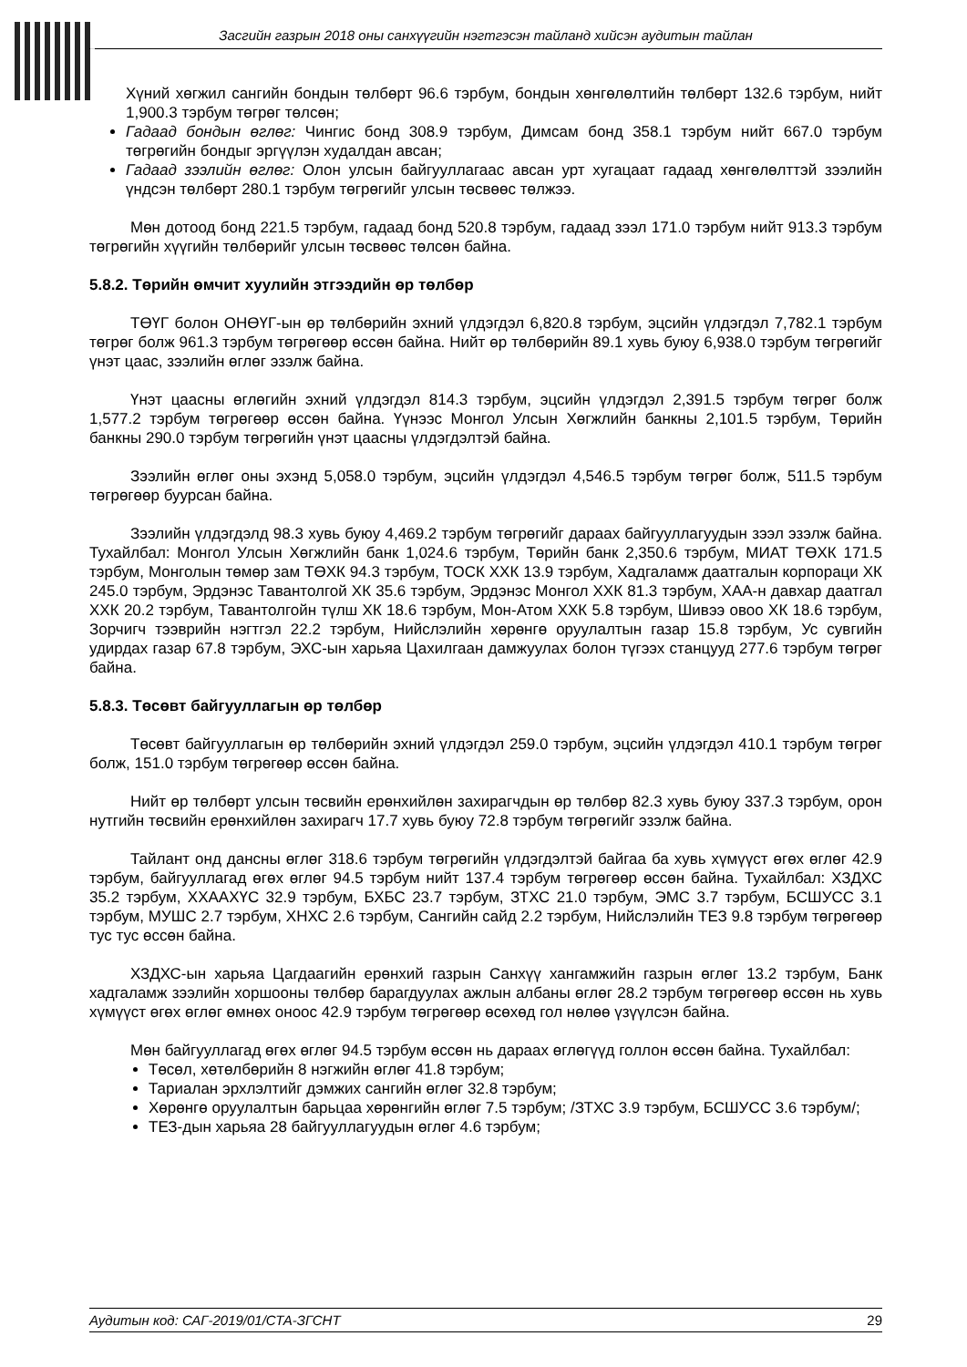Засгийн газрын 2018 оны санхүүгийн нэгтгэсэн тайланд хийсэн аудитын тайлан
Хүний хөгжил сангийн бондын төлбөрт 96.6 тэрбум, бондын хөнгөлөлтийн төлбөрт 132.6 тэрбум, нийт 1,900.3 тэрбум төгрөг төлсөн;
Гадаад бондын өглөг: Чингис бонд 308.9 тэрбум, Димсам бонд 358.1 тэрбум нийт 667.0 тэрбум төгрөгийн бондыг эргүүлэн худалдан авсан;
Гадаад зээлийн өглөг: Олон улсын байгууллагаас авсан урт хугацаат гадаад хөнгөлөлттэй зээлийн үндсэн төлбөрт 280.1 тэрбум төгрөгийг улсын төсвөөс төлжээ.
Мөн дотоод бонд 221.5 тэрбум, гадаад бонд 520.8 тэрбум, гадаад зээл 171.0 тэрбум нийт 913.3 тэрбум төгрөгийн хүүгийн төлбөрийг улсын төсвөөс төлсөн байна.
5.8.2. Төрийн өмчит хуулийн этгээдийн өр төлбөр
ТӨҮГ болон ОНӨҮГ-ын өр төлбөрийн эхний үлдэгдэл 6,820.8 тэрбум, эцсийн үлдэгдэл 7,782.1 тэрбум төгрөг болж 961.3 тэрбум төгрөгөөр өссөн байна. Нийт өр төлбөрийн 89.1 хувь буюу 6,938.0 тэрбум төгрөгийг үнэт цаас, зээлийн өглөг эзэлж байна.
Үнэт цаасны өглөгийн эхний үлдэгдэл 814.3 тэрбум, эцсийн үлдэгдэл 2,391.5 тэрбум төгрөг болж 1,577.2 тэрбум төгрөгөөр өссөн байна. Үүнээс Монгол Улсын Хөгжлийн банкны 2,101.5 тэрбум, Төрийн банкны 290.0 тэрбум төгрөгийн үнэт цаасны үлдэгдэлтэй байна.
Зээлийн өглөг оны эхэнд 5,058.0 тэрбум, эцсийн үлдэгдэл 4,546.5 тэрбум төгрөг болж, 511.5 тэрбум төгрөгөөр буурсан байна.
Зээлийн үлдэгдэлд 98.3 хувь буюу 4,469.2 тэрбум төгрөгийг дараах байгууллагуудын зээл эзэлж байна. Тухайлбал: Монгол Улсын Хөгжлийн банк 1,024.6 тэрбум, Төрийн банк 2,350.6 тэрбум, МИАТ ТӨХК 171.5 тэрбум, Монголын төмөр зам ТӨХК 94.3 тэрбум, ТОСК ХХК 13.9 тэрбум, Хадгаламж даатгалын корпораци ХК 245.0 тэрбум, Эрдэнэс Тавантолгой ХК 35.6 тэрбум, Эрдэнэс Монгол ХХК 81.3 тэрбум, ХАА-н давхар даатгал ХХК 20.2 тэрбум, Тавантолгойн түлш ХК 18.6 тэрбум, Мон-Атом ХХК 5.8 тэрбум, Шивээ овоо ХК 18.6 тэрбум, Зорчигч тээврийн нэгтгэл 22.2 тэрбум, Нийслэлийн хөрөнгө оруулалтын газар 15.8 тэрбум, Ус сувгийн удирдах газар 67.8 тэрбум, ЭХС-ын харьяа Цахилгаан дамжуулах болон түгээх станцууд 277.6 тэрбум төгрөг байна.
5.8.3. Төсөвт байгууллагын өр төлбөр
Төсөвт байгууллагын өр төлбөрийн эхний үлдэгдэл 259.0 тэрбум, эцсийн үлдэгдэл 410.1 тэрбум төгрөг болж, 151.0 тэрбум төгрөгөөр өссөн байна.
Нийт өр төлбөрт улсын төсвийн ерөнхийлөн захирагчдын өр төлбөр 82.3 хувь буюу 337.3 тэрбум, орон нутгийн төсвийн ерөнхийлөн захирагч 17.7 хувь буюу 72.8 тэрбум төгрөгийг эзэлж байна.
Тайлант онд дансны өглөг 318.6 тэрбум төгрөгийн үлдэгдэлтэй байгаа ба хувь хүмүүст өгөх өглөг 42.9 тэрбум, байгууллагад өгөх өглөг 94.5 тэрбум нийт 137.4 тэрбум төгрөгөөр өссөн байна. Тухайлбал: ХЗДХС 35.2 тэрбум, ХХААХҮС 32.9 тэрбум, БХБС 23.7 тэрбум, ЗТХС 21.0 тэрбум, ЭМС 3.7 тэрбум, БСШУСС 3.1 тэрбум, МУШС 2.7 тэрбум, ХНХС 2.6 тэрбум, Сангийн сайд 2.2 тэрбум, Нийслэлийн ТЕЗ 9.8 тэрбум төгрөгөөр тус тус өссөн байна.
ХЗДХС-ын харьяа Цагдаагийн ерөнхий газрын Санхүү хангамжийн газрын өглөг 13.2 тэрбум, Банк хадгаламж зээлийн хоршооны төлбөр барагдуулах ажлын албаны өглөг 28.2 тэрбум төгрөгөөр өссөн нь хувь хүмүүст өгөх өглөг өмнөх оноос 42.9 тэрбум төгрөгөөр өсөхөд гол нөлөө үзүүлсэн байна.
Мөн байгууллагад өгөх өглөг 94.5 тэрбум өссөн нь дараах өглөгүүд голлон өссөн байна. Тухайлбал:
Төсөл, хөтөлбөрийн 8 нэгжийн өглөг 41.8 тэрбум;
Тариалан эрхлэлтийг дэмжих сангийн өглөг 32.8 тэрбум;
Хөрөнгө оруулалтын барьцаа хөрөнгийн өглөг 7.5 тэрбум; /ЗТХС 3.9 тэрбум, БСШУСС 3.6 тэрбум/;
ТЕЗ-дын харьяа 28 байгууллагуудын өглөг 4.6 тэрбум;
Аудитын код: САГ-2019/01/СТА-ЗГСНТ 29